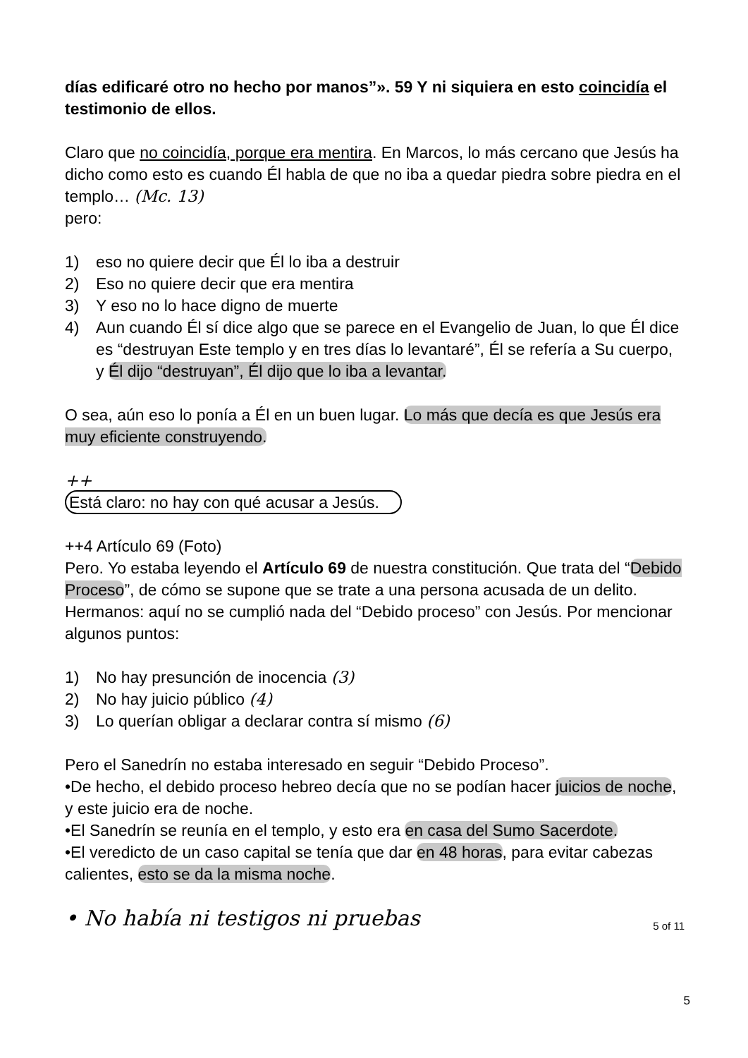días edificaré otro no hecho por manos”». 59 Y ni siquiera en esto coincidía el testimonio de ellos.
Claro que no coincidía, porque era mentira. En Marcos, lo más cercano que Jesús ha dicho como esto es cuando Él habla de que no iba a quedar piedra sobre piedra en el templo… (Mc. 13)
pero:
1) eso no quiere decir que Él lo iba a destruir
2) Eso no quiere decir que era mentira
3) Y eso no lo hace digno de muerte
4) Aun cuando Él sí dice algo que se parece en el Evangelio de Juan, lo que Él dice es “destruyan Este templo y en tres días lo levantaré”, Él se refería a Su cuerpo, y Él dijo “destruyan”, Él dijo que lo iba a levantar.
O sea, aún eso lo ponía a Él en un buen lugar. Lo más que decía es que Jesús era muy eficiente construyendo.
++
Está claro: no hay con qué acusar a Jesús.
++4 Artículo 69 (Foto)
Pero. Yo estaba leyendo el Artículo 69 de nuestra constitución. Que trata del “Debido Proceso”, de cómo se supone que se trate a una persona acusada de un delito. Hermanos: aquí no se cumplió nada del “Debido proceso” con Jesús. Por mencionar algunos puntos:
1) No hay presunción de inocencia (3)
2) No hay juicio público (4)
3) Lo querían obligar a declarar contra sí mismo (6)
Pero el Sanedrín no estaba interesado en seguir “Debido Proceso”.
•De hecho, el debido proceso hebreo decía que no se podían hacer juicios de noche, y este juicio era de noche.
•El Sanedrín se reunía en el templo, y esto era en casa del Sumo Sacerdote.
•El veredicto de un caso capital se tenía que dar en 48 horas, para evitar cabezas calientes, esto se da la misma noche.
• No había ni testigos ni pruebas
5 of 11
5